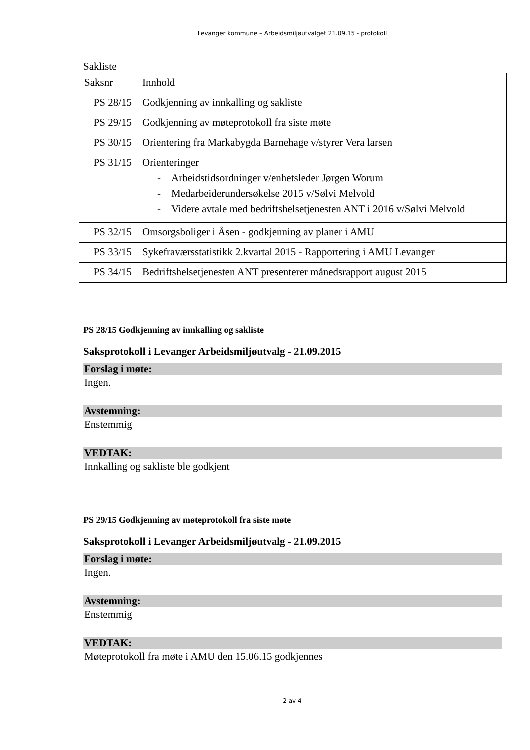Levanger kommune – Arbeidsmiljøutvalget 21.09.15 - protokoll
Sakliste
| Saksnr | Innhold |
| PS 28/15 | Godkjenning av innkalling og sakliste |
| PS 29/15 | Godkjenning av møteprotokoll fra siste møte |
| PS 30/15 | Orientering fra Markabygda Barnehage v/styrer Vera larsen |
| PS 31/15 | Orienteringer - Arbeidstidsordninger v/enhetsleder Jørgen Worum - Medarbeiderundersøkelse 2015 v/Sølvi Melvold - Videre avtale med bedriftshelsetjenesten ANT i 2016 v/Sølvi Melvold |
| PS 32/15 | Omsorgsboliger i Åsen - godkjenning av planer i AMU |
| PS 33/15 | Sykefraværsstatistikk 2.kvartal 2015 - Rapportering i AMU Levanger |
| PS 34/15 | Bedriftshelsetjenesten ANT presenterer månedsrapport august 2015 |
PS 28/15 Godkjenning av innkalling og sakliste
Saksprotokoll i Levanger Arbeidsmiljøutvalg - 21.09.2015
Forslag i møte:
Ingen.
Avstemning:
Enstemmig
VEDTAK:
Innkalling og sakliste ble godkjent
PS 29/15 Godkjenning av møteprotokoll fra siste møte
Saksprotokoll i Levanger Arbeidsmiljøutvalg - 21.09.2015
Forslag i møte:
Ingen.
Avstemning:
Enstemmig
VEDTAK:
Møteprotokoll fra møte i AMU den 15.06.15 godkjennes
2 av 4